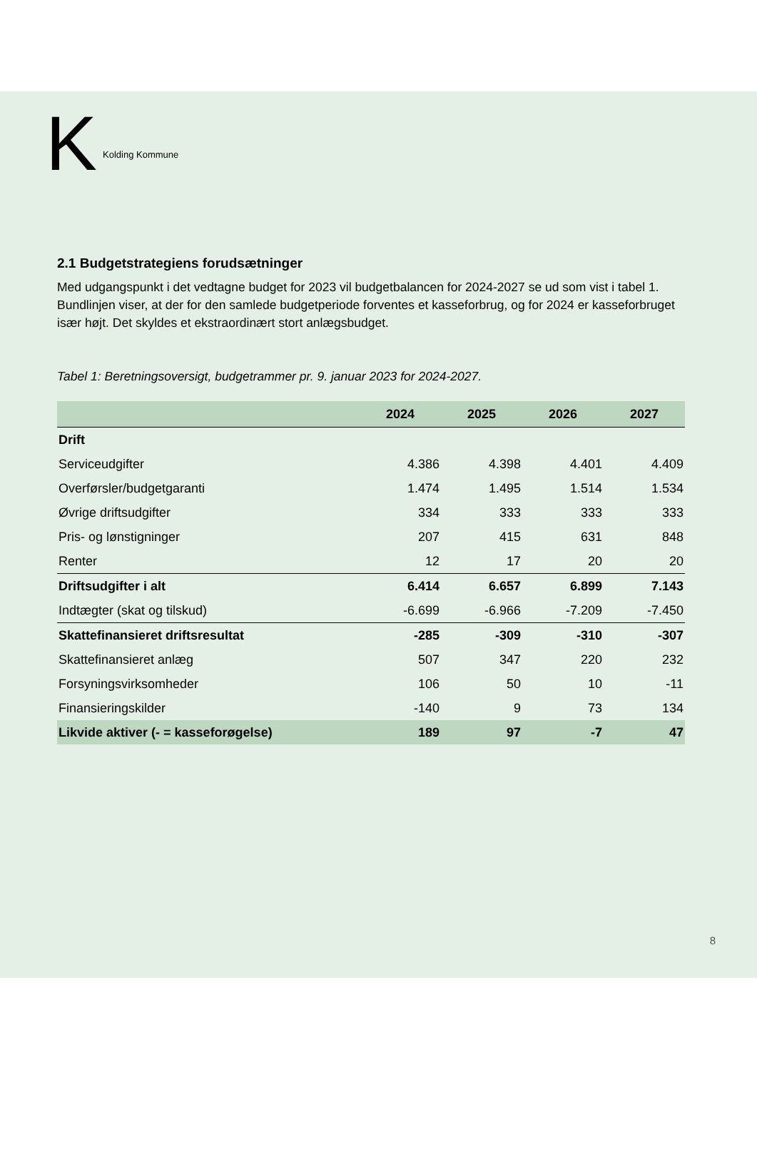K Kolding Kommune
2.1 Budgetstrategiens forudsætninger
Med udgangspunkt i det vedtagne budget for 2023 vil budgetbalancen for 2024-2027 se ud som vist i tabel 1. Bundlinjen viser, at der for den samlede budgetperiode forventes et kasseforbrug, og for 2024 er kasseforbruget især højt. Det skyldes et ekstraordinært stort anlægsbudget.
Tabel 1: Beretningsoversigt, budgetrammer pr. 9. januar 2023 for 2024-2027.
| | 2024 | 2025 | 2026 | 2027 |
| --- | --- | --- | --- | --- |
| Drift | | | | |
| Serviceudgifter | 4.386 | 4.398 | 4.401 | 4.409 |
| Overførsler/budgetgaranti | 1.474 | 1.495 | 1.514 | 1.534 |
| Øvrige driftsudgifter | 334 | 333 | 333 | 333 |
| Pris- og lønstigninger | 207 | 415 | 631 | 848 |
| Renter | 12 | 17 | 20 | 20 |
| Driftsudgifter i alt | 6.414 | 6.657 | 6.899 | 7.143 |
| Indtægter (skat og tilskud) | -6.699 | -6.966 | -7.209 | -7.450 |
| Skattefinansieret driftsresultat | -285 | -309 | -310 | -307 |
| Skattefinansieret anlæg | 507 | 347 | 220 | 232 |
| Forsyningsvirksomheder | 106 | 50 | 10 | -11 |
| Finansieringskilder | -140 | 9 | 73 | 134 |
| Likvide aktiver (- = kasseforøgelse) | 189 | 97 | -7 | 47 |
8